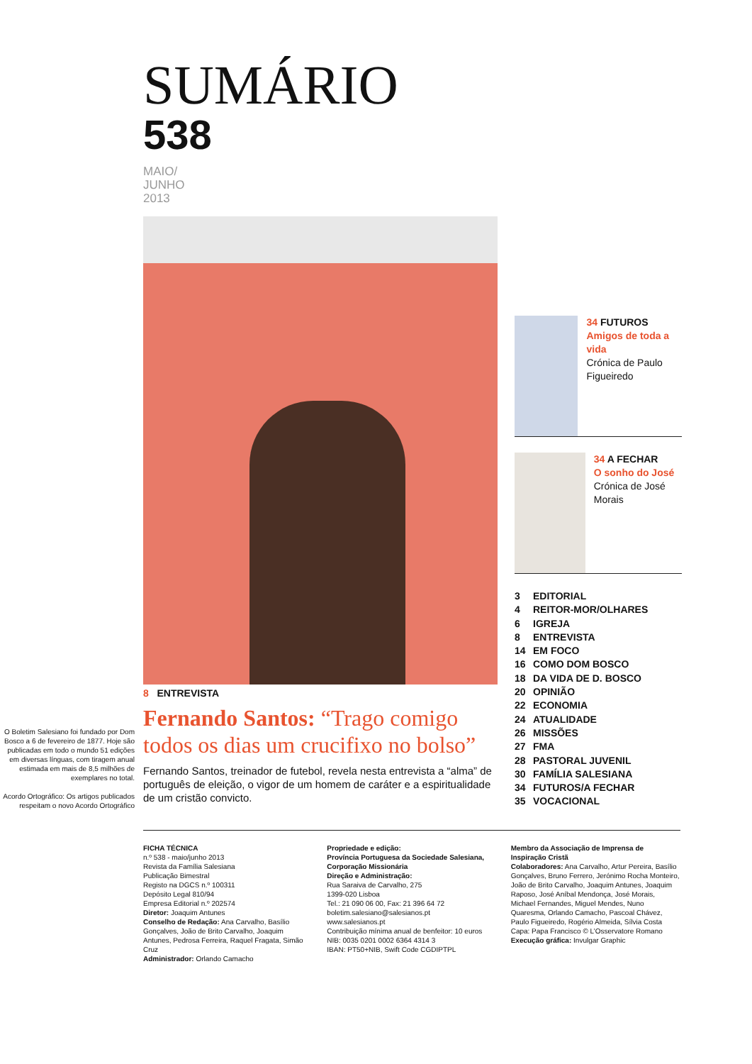SUMÁRIO
538
MAIO/
JUNHO
2013
O Boletim Salesiano foi fundado por Dom Bosco a 6 de fevereiro de 1877. Hoje são publicadas em todo o mundo 51 edições em diversas línguas, com tiragem anual estimada em mais de 8,5 milhões de exemplares no total.
Acordo Ortográfico: Os artigos publicados respeitam o novo Acordo Ortográfico
8 ENTREVISTA
Fernando Santos: “Trago comigo todos os dias um crucifixo no bolso”
Fernando Santos, treinador de futebol, revela nesta entrevista a “alma” de português de eleição, o vigor de um homem de caráter e a espiritualidade de um cristão convicto.
34 FUTUROS
Amigos de toda a vida
Crónica de Paulo Figueiredo
34 A FECHAR
O sonho do José
Crónica de José Morais
3 EDITORIAL
4 REITOR-MOR/OLHARES
6 IGREJA
8 ENTREVISTA
14 EM FOCO
16 COMO DOM BOSCO
18 DA VIDA DE D. BOSCO
20 OPINIÃO
22 ECONOMIA
24 ATUALIDADE
26 MISSÕES
27 FMA
28 PASTORAL JUVENIL
30 FAMÍLIA SALESIANA
34 FUTUROS/A FECHAR
35 VOCACIONAL
FICHA TÉCNICA
n.º 538 - maio/junho 2013
Revista da Família Salesiana
Publicação Bimestral
Registo na DGCS n.º 100311
Depósito Legal 810/94
Empresa Editorial n.º 202574
Diretor: Joaquim Antunes
Conselho de Redação: Ana Carvalho, Basílio Gonçalves, João de Brito Carvalho, Joaquim Antunes, Pedrosa Ferreira, Raquel Fragata, Simão Cruz
Administrador: Orlando Camacho
Propriedade e edição:
Província Portuguesa da Sociedade Salesiana, Corporação Missionária
Direção e Administração:
Rua Saraiva de Carvalho, 275
1399-020 Lisboa
Tel.: 21 090 06 00, Fax: 21 396 64 72
boletim.salesiano@salesianos.pt
www.salesianos.pt
Contribuição mínima anual de benfeitor: 10 euros
NIB: 0035 0201 0002 6364 4314 3
IBAN: PT50+NIB, Swift Code CGDIPTPL
Membro da Associação de Imprensa de Inspiração Cristã
Colaboradores: Ana Carvalho, Artur Pereira, Basílio Gonçalves, Bruno Ferrero, Jerónimo Rocha Monteiro, João de Brito Carvalho, Joaquim Antunes, Joaquim Raposo, José Aníbal Mendonça, José Morais, Michael Fernandes, Miguel Mendes, Nuno Quaresma, Orlando Camacho, Pascoal Chávez, Paulo Figueiredo, Rogério Almeida, Sílvia Costa
Capa: Papa Francisco © L’Osservatore Romano
Execução gráfica: Invulgar Graphic